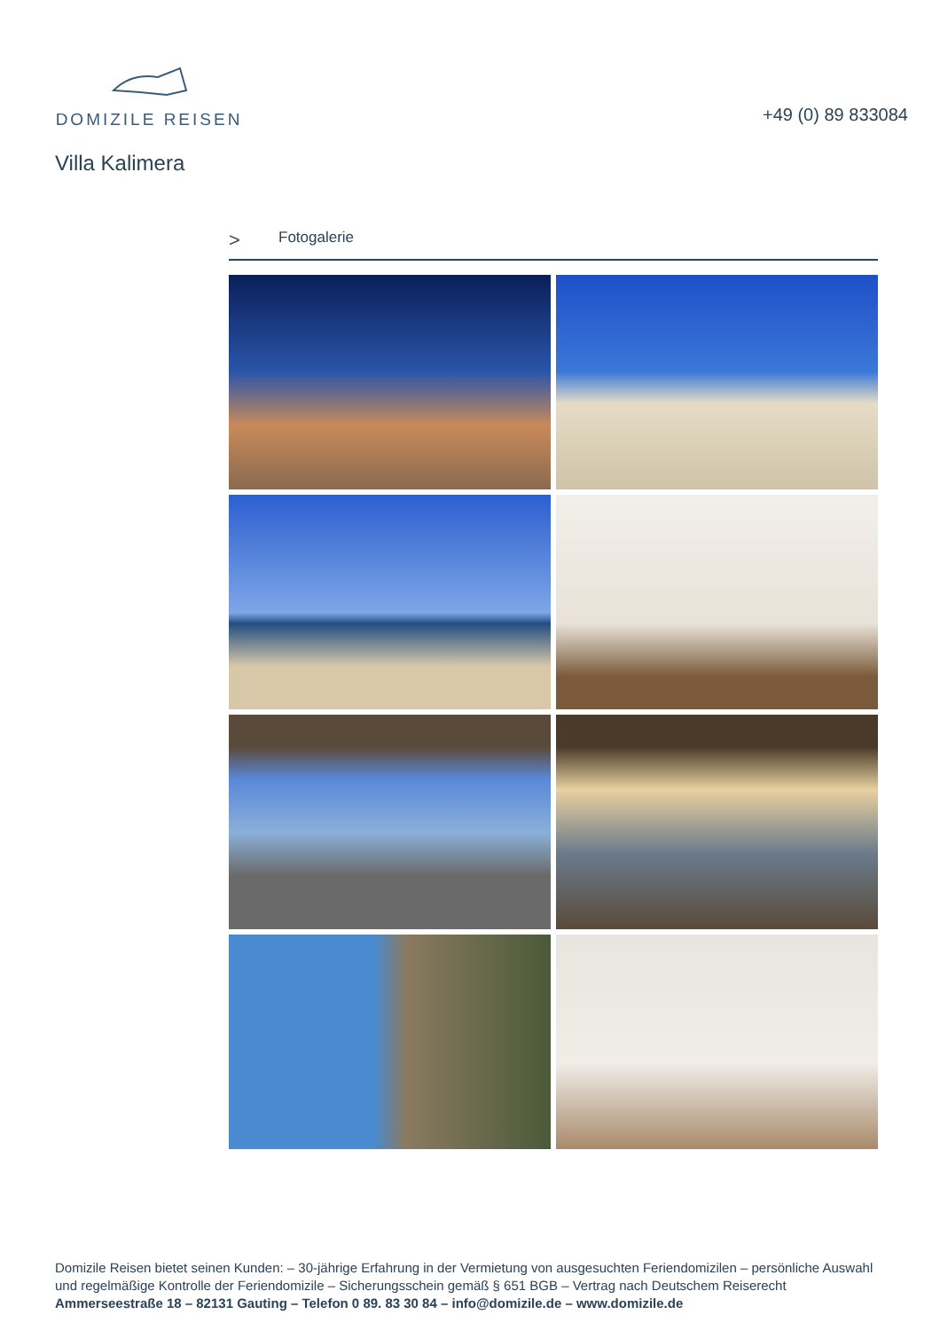DOMIZILE REISEN
+49 (0) 89 833084
Villa Kalimera
> Fotogalerie
Domizile Reisen bietet seinen Kunden: – 30-jährige Erfahrung in der Vermietung von ausgesuchten Feriendomizilen – persönliche Auswahl und regelmäßige Kontrolle der Feriendomizile – Sicherungsschein gemäß § 651 BGB – Vertrag nach Deutschem Reiserecht
Ammerseestraße 18 – 82131 Gauting – Telefon 0 89. 83 30 84 – info@domizile.de – www.domizile.de